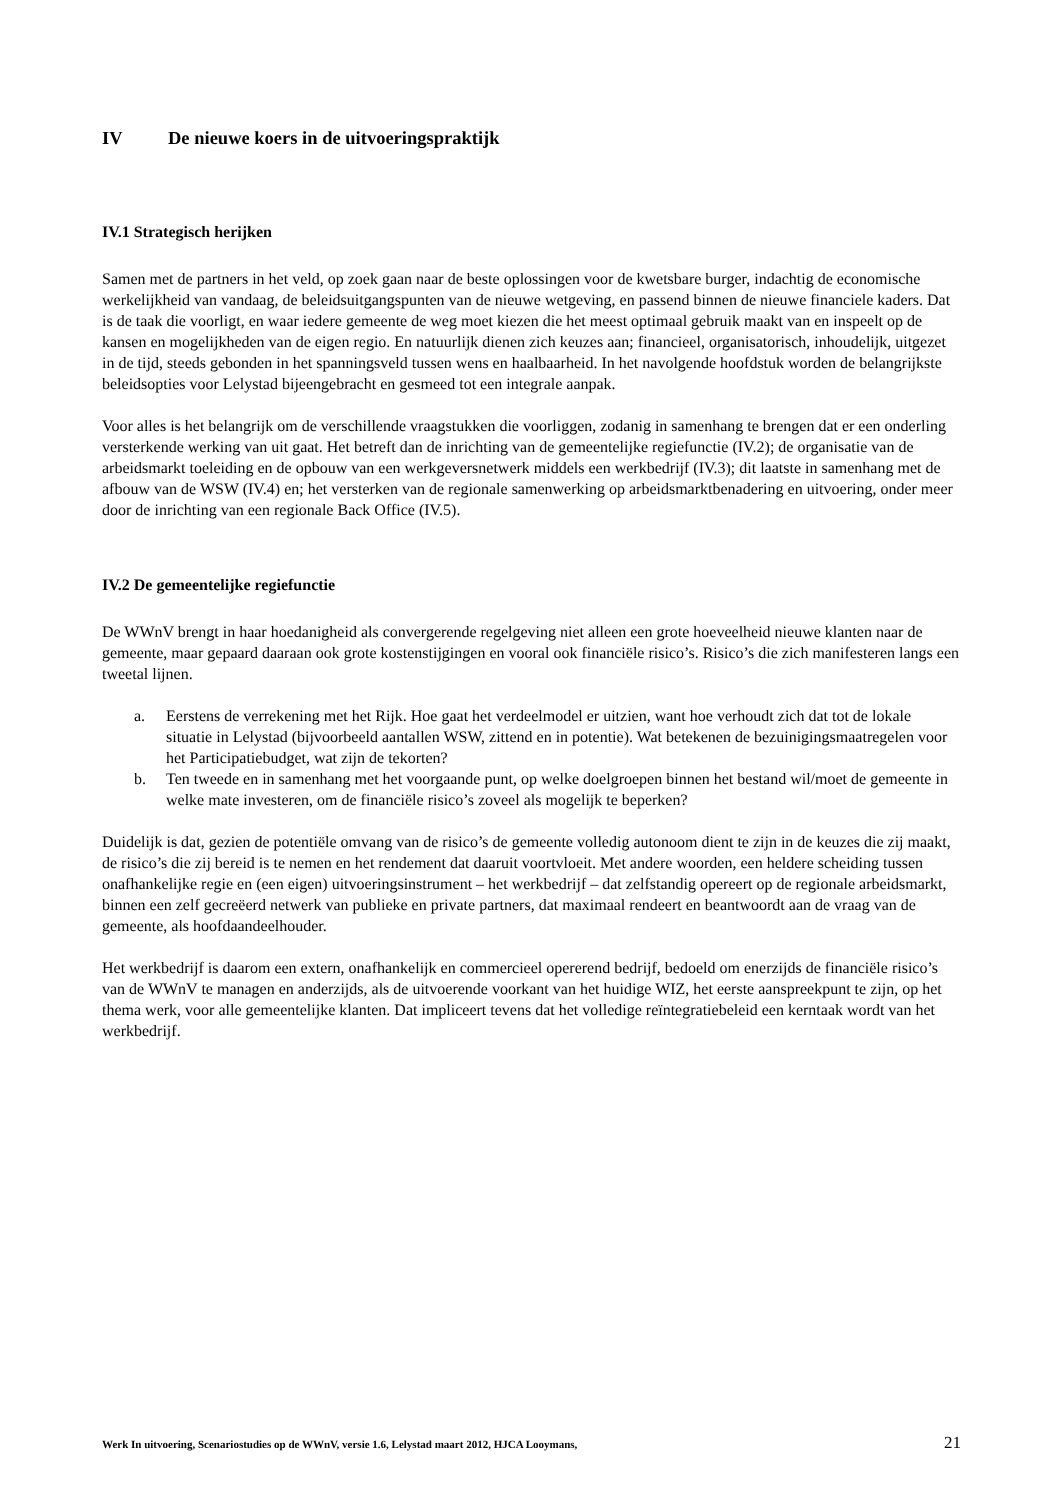IV De nieuwe koers in de uitvoeringspraktijk
IV.1 Strategisch herijken
Samen met de partners in het veld, op zoek gaan naar de beste oplossingen voor de kwetsbare burger, indachtig de economische werkelijkheid van vandaag, de beleidsuitgangspunten van de nieuwe wetgeving, en passend binnen de nieuwe financiele kaders. Dat is de taak die voorligt, en waar iedere gemeente de weg moet kiezen die het meest optimaal gebruik maakt van en inspeelt op de kansen en mogelijkheden van de eigen regio. En natuurlijk dienen zich keuzes aan; financieel, organisatorisch, inhoudelijk, uitgezet in de tijd, steeds gebonden in het spanningsveld tussen wens en haalbaarheid. In het navolgende hoofdstuk worden de belangrijkste beleidsopties voor Lelystad bijeengebracht en gesmeed tot een integrale aanpak.
Voor alles is het belangrijk om de verschillende vraagstukken die voorliggen, zodanig in samenhang te brengen dat er een onderling versterkende werking van uit gaat. Het betreft dan de inrichting van de gemeentelijke regiefunctie (IV.2); de organisatie van de arbeidsmarkt toeleiding en de opbouw van een werkgeversnetwerk middels een werkbedrijf (IV.3); dit laatste in samenhang met de afbouw van de WSW (IV.4) en; het versterken van de regionale samenwerking op arbeidsmarktbenadering en uitvoering, onder meer door de inrichting van een regionale Back Office (IV.5).
IV.2 De gemeentelijke regiefunctie
De WWnV brengt in haar hoedanigheid als convergerende regelgeving niet alleen een grote hoeveelheid nieuwe klanten naar de gemeente, maar gepaard daaraan ook grote kostenstijgingen en vooral ook financiële risico’s. Risico’s die zich manifesteren langs een tweetal lijnen.
a. Eerstens de verrekening met het Rijk. Hoe gaat het verdeelmodel er uitzien, want hoe verhoudt zich dat tot de lokale situatie in Lelystad (bijvoorbeeld aantallen WSW, zittend en in potentie). Wat betekenen de bezuinigingsmaatregelen voor het Participatiebudget, wat zijn de tekorten?
b. Ten tweede en in samenhang met het voorgaande punt, op welke doelgroepen binnen het bestand wil/moet de gemeente in welke mate investeren, om de financiële risico’s zoveel als mogelijk te beperken?
Duidelijk is dat, gezien de potentiële omvang van de risico’s de gemeente volledig autonoom dient te zijn in de keuzes die zij maakt, de risico’s die zij bereid is te nemen en het rendement dat daaruit voortvloeit. Met andere woorden, een heldere scheiding tussen onafhankelijke regie en (een eigen) uitvoeringsinstrument – het werkbedrijf – dat zelfstandig opereert op de regionale arbeidsmarkt, binnen een zelf gecreëerd netwerk van publieke en private partners, dat maximaal rendeert en beantwoordt aan de vraag van de gemeente, als hoofdaandeelhouder.
Het werkbedrijf is daarom een extern, onafhankelijk en commercieel opererend bedrijf, bedoeld om enerzijds de financiële risico’s van de WWnV te managen en anderzijds, als de uitvoerende voorkant van het huidige WIZ, het eerste aanspreekpunt te zijn, op het thema werk, voor alle gemeentelijke klanten. Dat impliceert tevens dat het volledige reïntegratiebeleid een kerntaak wordt van het werkbedrijf.
Werk In uitvoering, Scenariostudies op de WWnV, versie 1.6, Lelystad maart 2012, HJCA Looymans, 21